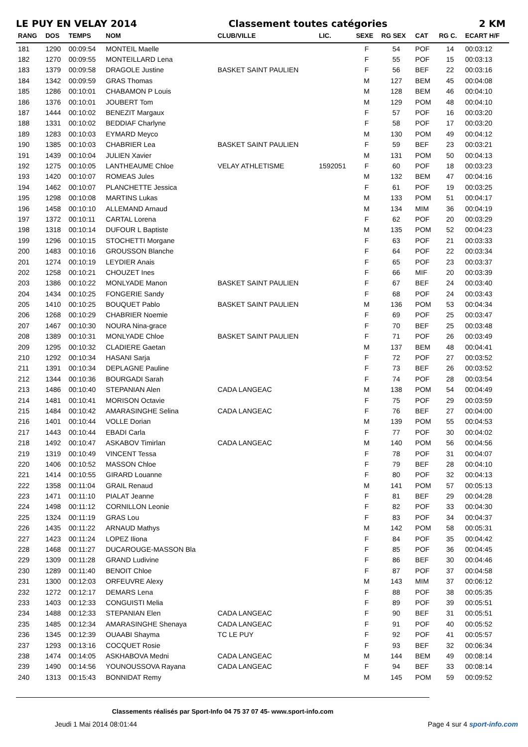LE PUY EN VELAY 2014 Classement toutes catégories 2 KM
| RANG | DOS | TEMPS | NOM | CLUB/VILLE | LIC. | SEXE | RG SEX | CAT | RG C. | ECART H/F |
| --- | --- | --- | --- | --- | --- | --- | --- | --- | --- | --- |
| 181 | 1290 | 00:09:54 | MONTEIL Maelle | | | F | 54 | POF | 14 | 00:03:12 |
| 182 | 1270 | 00:09:55 | MONTEILLARD Lena | | | F | 55 | POF | 15 | 00:03:13 |
| 183 | 1379 | 00:09:58 | DRAGOLE Justine | BASKET SAINT PAULIEN | | F | 56 | BEF | 22 | 00:03:16 |
| 184 | 1342 | 00:09:59 | GRAS Thomas | | | M | 127 | BEM | 45 | 00:04:08 |
| 185 | 1286 | 00:10:01 | CHABAMON P Louis | | | M | 128 | BEM | 46 | 00:04:10 |
| 186 | 1376 | 00:10:01 | JOUBERT Tom | | | M | 129 | POM | 48 | 00:04:10 |
| 187 | 1444 | 00:10:02 | BENEZIT Margaux | | | F | 57 | POF | 16 | 00:03:20 |
| 188 | 1331 | 00:10:02 | BEDDIAF Charlyne | | | F | 58 | POF | 17 | 00:03:20 |
| 189 | 1283 | 00:10:03 | EYMARD Meyco | | | M | 130 | POM | 49 | 00:04:12 |
| 190 | 1385 | 00:10:03 | CHABRIER Lea | BASKET SAINT PAULIEN | | F | 59 | BEF | 23 | 00:03:21 |
| 191 | 1439 | 00:10:04 | JULIEN Xavier | | | M | 131 | POM | 50 | 00:04:13 |
| 192 | 1275 | 00:10:05 | LANTHEAUME Chloe | VELAY ATHLETISME | 1592051 | F | 60 | POF | 18 | 00:03:23 |
| 193 | 1420 | 00:10:07 | ROMEAS Jules | | | M | 132 | BEM | 47 | 00:04:16 |
| 194 | 1462 | 00:10:07 | PLANCHETTE Jessica | | | F | 61 | POF | 19 | 00:03:25 |
| 195 | 1298 | 00:10:08 | MARTINS Lukas | | | M | 133 | POM | 51 | 00:04:17 |
| 196 | 1458 | 00:10:10 | ALLEMAND Arnaud | | | M | 134 | MIM | 36 | 00:04:19 |
| 197 | 1372 | 00:10:11 | CARTAL Lorena | | | F | 62 | POF | 20 | 00:03:29 |
| 198 | 1318 | 00:10:14 | DUFOUR L Baptiste | | | M | 135 | POM | 52 | 00:04:23 |
| 199 | 1296 | 00:10:15 | STOCHETTI Morgane | | | F | 63 | POF | 21 | 00:03:33 |
| 200 | 1483 | 00:10:16 | GROUSSON Blanche | | | F | 64 | POF | 22 | 00:03:34 |
| 201 | 1274 | 00:10:19 | LEYDIER Anais | | | F | 65 | POF | 23 | 00:03:37 |
| 202 | 1258 | 00:10:21 | CHOUZET Ines | | | F | 66 | MIF | 20 | 00:03:39 |
| 203 | 1386 | 00:10:22 | MONLYADE Manon | BASKET SAINT PAULIEN | | F | 67 | BEF | 24 | 00:03:40 |
| 204 | 1434 | 00:10:25 | FONGERIE Sandy | | | F | 68 | POF | 24 | 00:03:43 |
| 205 | 1410 | 00:10:25 | BOUQUET Pablo | BASKET SAINT PAULIEN | | M | 136 | POM | 53 | 00:04:34 |
| 206 | 1268 | 00:10:29 | CHABRIER Noemie | | | F | 69 | POF | 25 | 00:03:47 |
| 207 | 1467 | 00:10:30 | NOURA Nina-grace | | | F | 70 | BEF | 25 | 00:03:48 |
| 208 | 1389 | 00:10:31 | MONLYADE Chloe | BASKET SAINT PAULIEN | | F | 71 | POF | 26 | 00:03:49 |
| 209 | 1295 | 00:10:32 | CLADIERE Gaetan | | | M | 137 | BEM | 48 | 00:04:41 |
| 210 | 1292 | 00:10:34 | HASANI Sarja | | | F | 72 | POF | 27 | 00:03:52 |
| 211 | 1391 | 00:10:34 | DEPLAGNE Pauline | | | F | 73 | BEF | 26 | 00:03:52 |
| 212 | 1344 | 00:10:36 | BOURGADI Sarah | | | F | 74 | POF | 28 | 00:03:54 |
| 213 | 1486 | 00:10:40 | STEPANIAN Alen | CADA LANGEAC | | M | 138 | POM | 54 | 00:04:49 |
| 214 | 1481 | 00:10:41 | MORISON Octavie | | | F | 75 | POF | 29 | 00:03:59 |
| 215 | 1484 | 00:10:42 | AMARASINGHE Selina | CADA LANGEAC | | F | 76 | BEF | 27 | 00:04:00 |
| 216 | 1401 | 00:10:44 | VOLLE Dorian | | | M | 139 | POM | 55 | 00:04:53 |
| 217 | 1443 | 00:10:44 | EBADI Carla | | | F | 77 | POF | 30 | 00:04:02 |
| 218 | 1492 | 00:10:47 | ASKABOV Timirlan | CADA LANGEAC | | M | 140 | POM | 56 | 00:04:56 |
| 219 | 1319 | 00:10:49 | VINCENT Tessa | | | F | 78 | POF | 31 | 00:04:07 |
| 220 | 1406 | 00:10:52 | MASSON Chloe | | | F | 79 | BEF | 28 | 00:04:10 |
| 221 | 1414 | 00:10:55 | GIRARD Louanne | | | F | 80 | POF | 32 | 00:04:13 |
| 222 | 1358 | 00:11:04 | GRAIL Renaud | | | M | 141 | POM | 57 | 00:05:13 |
| 223 | 1471 | 00:11:10 | PIALAT Jeanne | | | F | 81 | BEF | 29 | 00:04:28 |
| 224 | 1498 | 00:11:12 | CORNILLON Leonie | | | F | 82 | POF | 33 | 00:04:30 |
| 225 | 1324 | 00:11:19 | GRAS Lou | | | F | 83 | POF | 34 | 00:04:37 |
| 226 | 1435 | 00:11:22 | ARNAUD Mathys | | | M | 142 | POM | 58 | 00:05:31 |
| 227 | 1423 | 00:11:24 | LOPEZ Iliona | | | F | 84 | POF | 35 | 00:04:42 |
| 228 | 1468 | 00:11:27 | DUCAROUGE-MASSON Bla | | | F | 85 | POF | 36 | 00:04:45 |
| 229 | 1309 | 00:11:28 | GRAND Ludivine | | | F | 86 | BEF | 30 | 00:04:46 |
| 230 | 1289 | 00:11:40 | BENOIT Chloe | | | F | 87 | POF | 37 | 00:04:58 |
| 231 | 1300 | 00:12:03 | ORFEUVRE Alexy | | | M | 143 | MIM | 37 | 00:06:12 |
| 232 | 1272 | 00:12:17 | DEMARS Lena | | | F | 88 | POF | 38 | 00:05:35 |
| 233 | 1403 | 00:12:33 | CONGUISTI Melia | | | F | 89 | POF | 39 | 00:05:51 |
| 234 | 1488 | 00:12:33 | STEPANIAN Elen | CADA LANGEAC | | F | 90 | BEF | 31 | 00:05:51 |
| 235 | 1485 | 00:12:34 | AMARASINGHE Shenaya | CADA LANGEAC | | F | 91 | POF | 40 | 00:05:52 |
| 236 | 1345 | 00:12:39 | OUAABI Shayma | TC LE PUY | | F | 92 | POF | 41 | 00:05:57 |
| 237 | 1293 | 00:13:16 | COCQUET Rosie | | | F | 93 | BEF | 32 | 00:06:34 |
| 238 | 1474 | 00:14:05 | ASKHABOVA Medni | CADA LANGEAC | | M | 144 | BEM | 49 | 00:08:14 |
| 239 | 1490 | 00:14:56 | YOUNOUSSOVA Rayana | CADA LANGEAC | | F | 94 | BEF | 33 | 00:08:14 |
| 240 | 1313 | 00:15:43 | BONNIDAT Remy | | | M | 145 | POM | 59 | 00:09:52 |
Classements réalisés par Sport-Info 04 75 37 07 45- www.sport-info.com
Jeudi 1 Mai 2014 08:01:44 Page 4 sur 4 sport-info.com